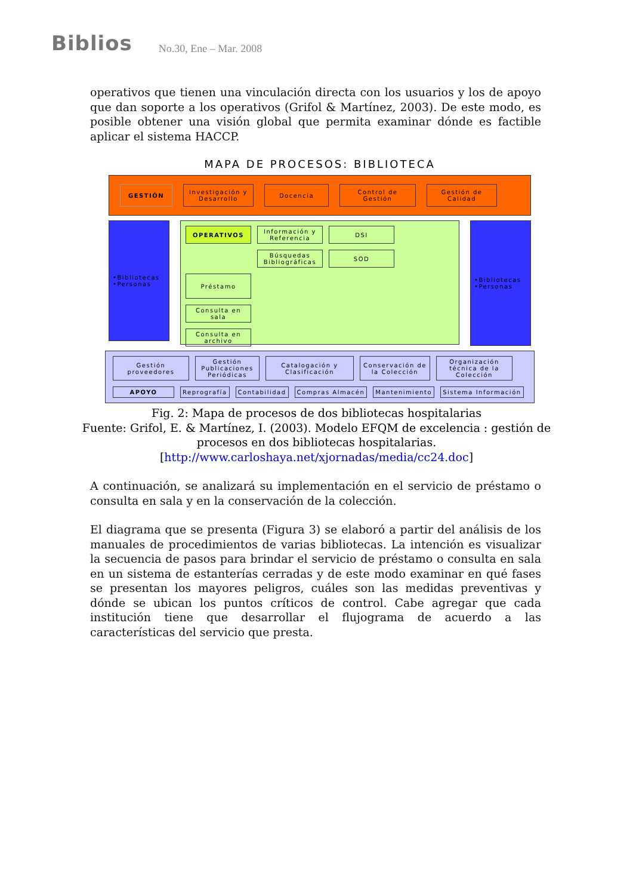Biblios No.30, Ene – Mar. 2008
operativos que tienen una vinculación directa con los usuarios y los de apoyo que dan soporte a los operativos (Grifol & Martínez, 2003). De este modo, es posible obtener una visión global que permita examinar dónde es factible aplicar el sistema HACCP.
MAPA DE PROCESOS: BIBLIOTECA
GESTIÓN Investigación y Desarrollo
Docencia Control de Gestión
Gestión de Calidad
•Bibliotecas
•Personas
OPERATIVOS
Información y Referencia
DSI
Búsquedas Bibliográficas
SOD
Préstamo
Consulta en sala
Consulta en archivo
•Bibliotecas
•Personas
Gestión proveedores
Gestión Publicaciones Periódicas
Catalogación y Clasificación
Conservación de la Colección
Organización técnica de la Colección
APOYO
Reprografía
Contabilidad
Compras Almacén
Mantenimiento
Sistema Información
Fig. 2: Mapa de procesos de dos bibliotecas hospitalarias
Fuente: Grifol, E. & Martínez, I. (2003). Modelo EFQM de excelencia : gestión de
procesos en dos bibliotecas hospitalarias.
[http://www.carloshaya.net/xjornadas/media/cc24.doc]
A continuación, se analizará su implementación en el servicio de préstamo o consulta en sala y en la conservación de la colección.
El diagrama que se presenta (Figura 3) se elaboró a partir del análisis de los manuales de procedimientos de varias bibliotecas. La intención es visualizar la secuencia de pasos para brindar el servicio de préstamo o consulta en sala en un sistema de estanterías cerradas y de este modo examinar en qué fases se presentan los mayores peligros, cuáles son las medidas preventivas y dónde se ubican los puntos críticos de control. Cabe agregar que cada institución tiene que desarrollar el flujograma de acuerdo a las características del servicio que presta.